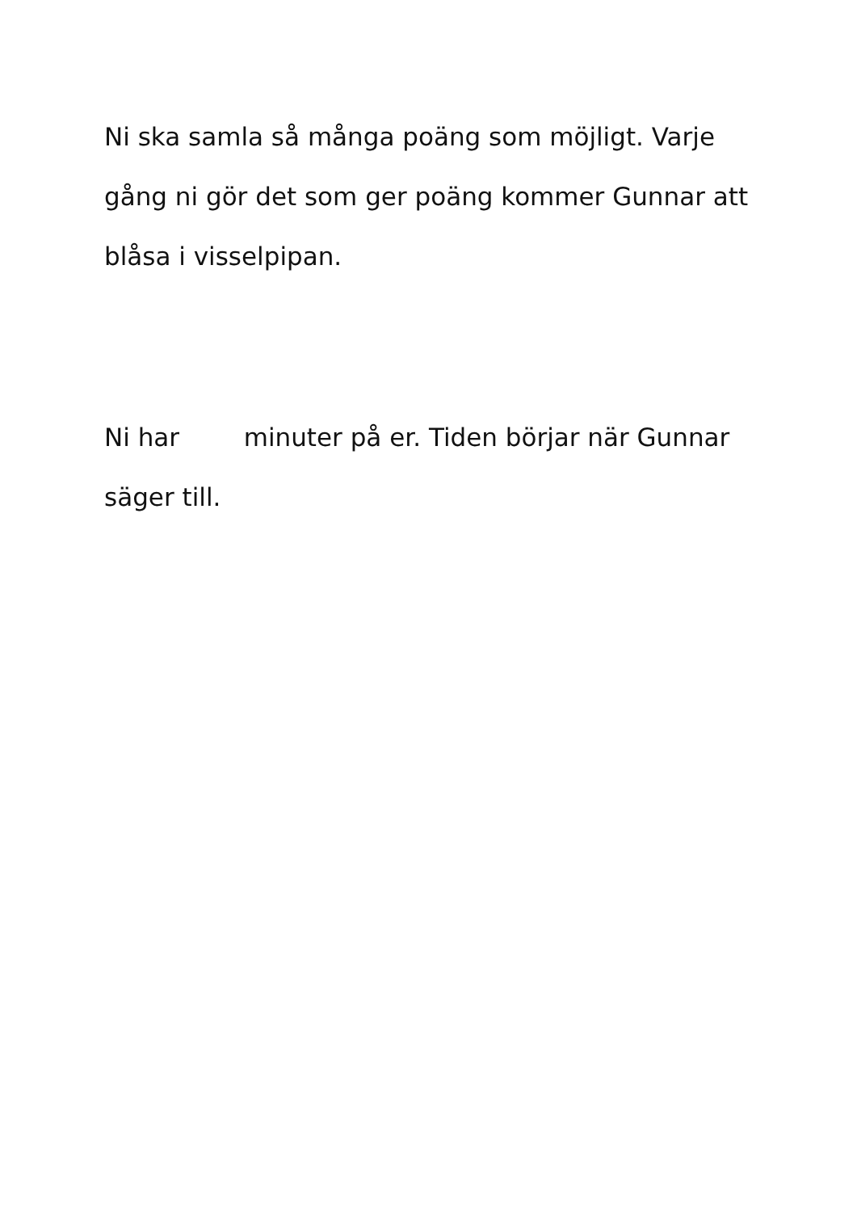Ni ska samla så många poäng som möjligt. Varje gång ni gör det som ger poäng kommer Gunnar att blåsa i visselpipan.
Ni har minuter på er. Tiden börjar när Gunnar säger till.